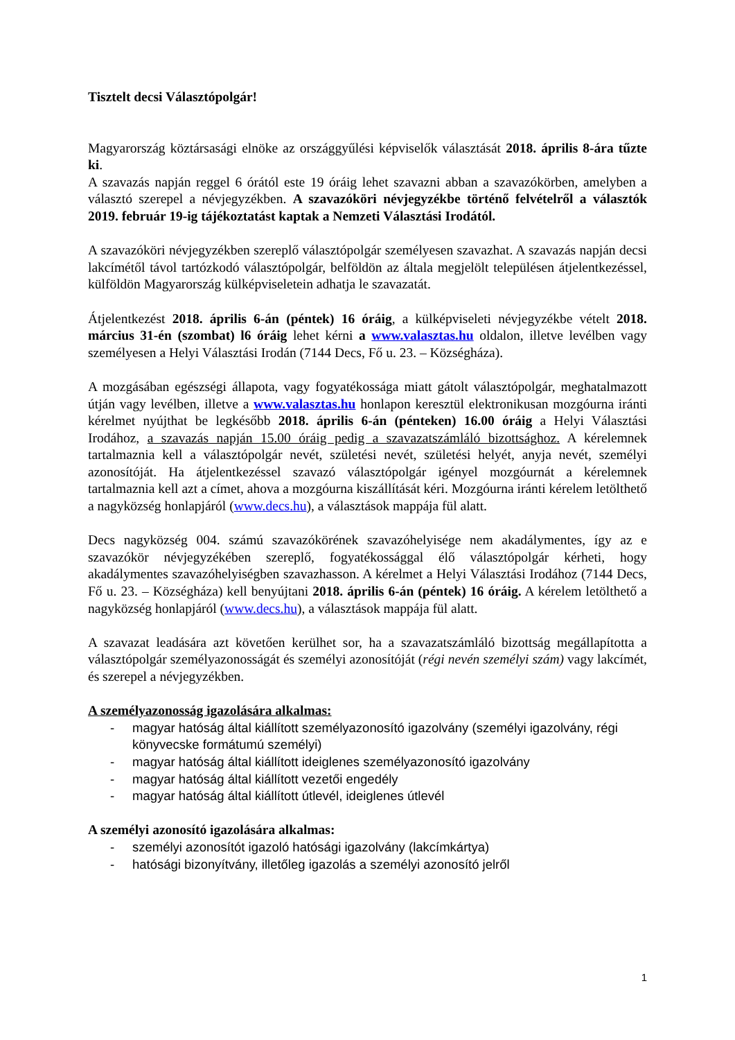Tisztelt decsi Választópolgár!
Magyarország köztársasági elnöke az országgyűlési képviselők választását 2018. április 8-ára tűzte ki.
A szavazás napján reggel 6 órától este 19 óráig lehet szavazni abban a szavazókörben, amelyben a választó szerepel a névjegyzékben. A szavazóköri névjegyzékbe történő felvételről a választók 2019. február 19-ig tájékoztatást kaptak a Nemzeti Választási Irodától.
A szavazóköri névjegyzékben szereplő választópolgár személyesen szavazhat. A szavazás napján decsi lakcímétől távol tartózkodó választópolgár, belföldön az általa megjelölt településen átjelentkezéssel, külföldön Magyarország külképviseletein adhatja le szavazatát.
Átjelentkezést 2018. április 6-án (péntek) 16 óráig, a külképviseleti névjegyzékbe vételt 2018. március 31-én (szombat) l6 óráig lehet kérni a www.valasztas.hu oldalon, illetve levélben vagy személyesen a Helyi Választási Irodán (7144 Decs, Fő u. 23. – Községháza).
A mozgásában egészségi állapota, vagy fogyatékossága miatt gátolt választópolgár, meghatalmazott útján vagy levélben, illetve a www.valasztas.hu honlapon keresztül elektronikusan mozgóurna iránti kérelmet nyújthat be legkésőbb 2018. április 6-án (pénteken) 16.00 óráig a Helyi Választási Irodához, a szavazás napján 15.00 óráig pedig a szavazatszámláló bizottsághoz. A kérelemnek tartalmaznia kell a választópolgár nevét, születési nevét, születési helyét, anyja nevét, személyi azonosítóját. Ha átjelentkezéssel szavazó választópolgár igényel mozgóurnát a kérelemnek tartalmaznia kell azt a címet, ahova a mozgóurna kiszállítását kéri. Mozgóurna iránti kérelem letölthető a nagyközség honlapjáról (www.decs.hu), a választások mappája fül alatt.
Decs nagyközség 004. számú szavazókörének szavazóhelyisége nem akadálymentes, így az e szavazókör névjegyzékében szereplő, fogyatékossággal élő választópolgár kérheti, hogy akadálymentes szavazóhelyiségben szavazhasson. A kérelmet a Helyi Választási Irodához (7144 Decs, Fő u. 23. – Községháza) kell benyújtani 2018. április 6-án (péntek) 16 óráig. A kérelem letölthető a nagyközség honlapjáról (www.decs.hu), a választások mappája fül alatt.
A szavazat leadására azt követően kerülhet sor, ha a szavazatszámláló bizottság megállapította a választópolgár személyazonosságát és személyi azonosítóját (régi nevén személyi szám) vagy lakcímét, és szerepel a névjegyzékben.
A személyazonosság igazolására alkalmas:
- magyar hatóság által kiállított személyazonosító igazolvány (személyi igazolvány, régi könyvecske formátumú személyi)
- magyar hatóság által kiállított ideiglenes személyazonosító igazolvány
- magyar hatóság által kiállított vezetői engedély
- magyar hatóság által kiállított útlevél, ideiglenes útlevél
A személyi azonosító igazolására alkalmas:
- személyi azonosítót igazoló hatósági igazolvány (lakcímkártya)
- hatósági bizonyítvány, illetőleg igazolás a személyi azonosító jelről
1